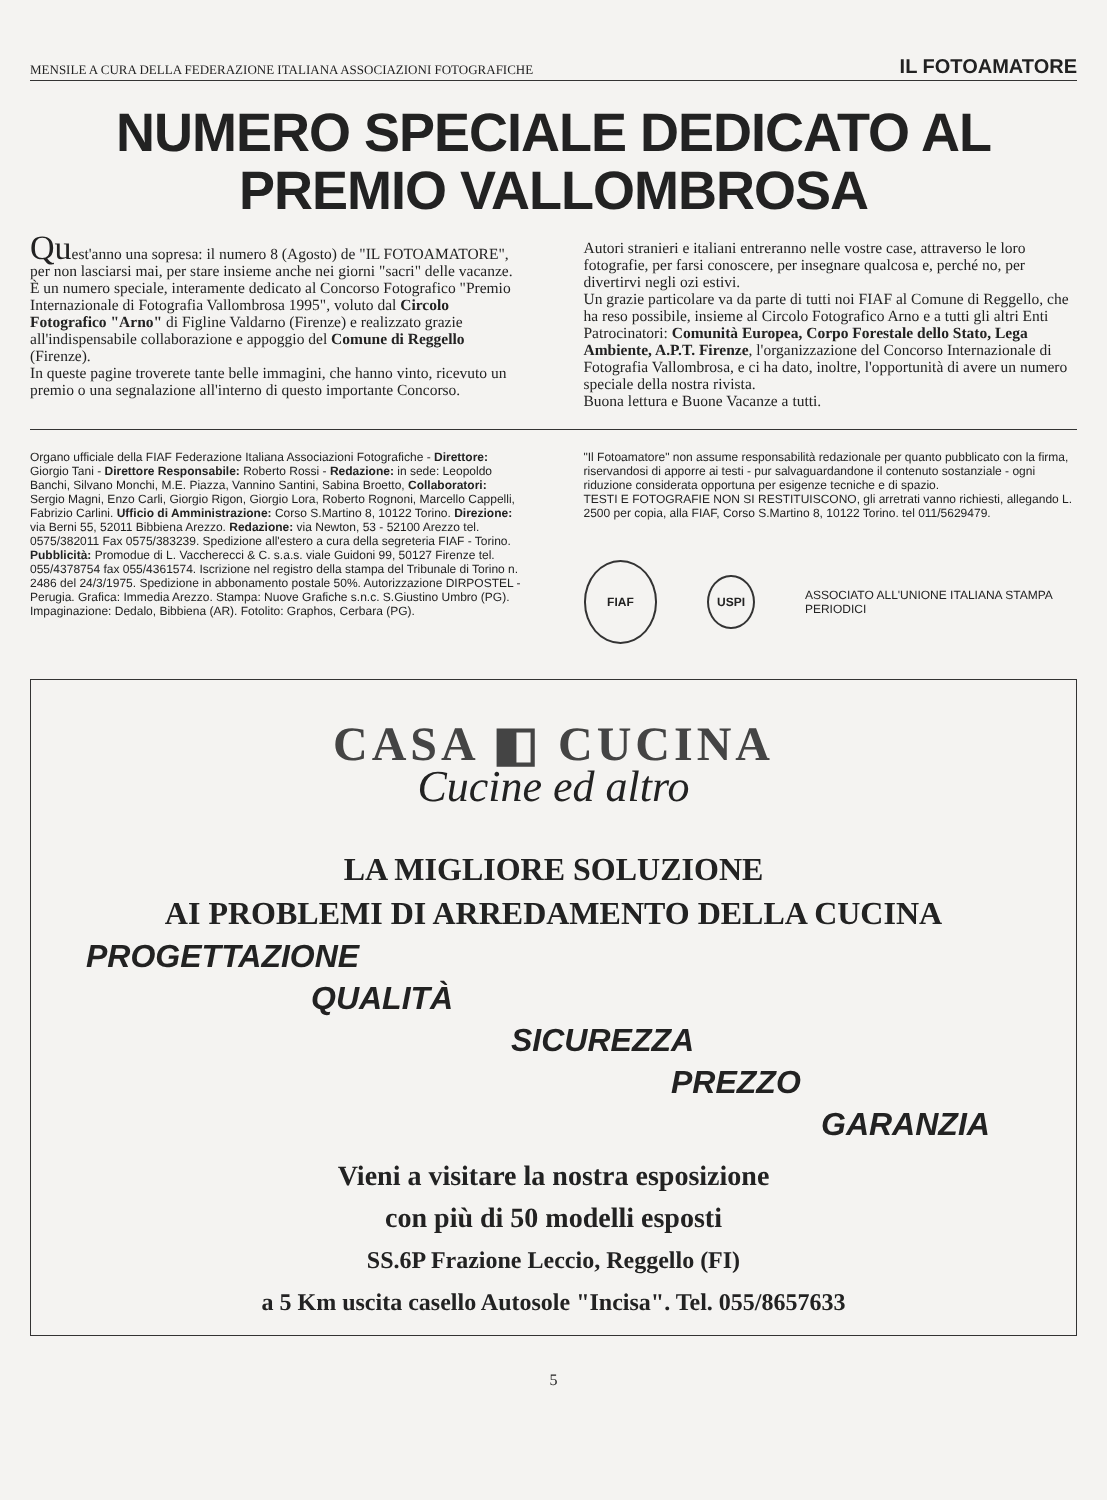MENSILE A CURA DELLA FEDERAZIONE ITALIANA ASSOCIAZIONI FOTOGRAFICHE IL FOTOAMATORE
NUMERO SPECIALE DEDICATO AL
PREMIO VALLOMBROSA
Quest'anno una sopresa: il numero 8 (Agosto) de "IL FOTOAMATORE", per non lasciarsi mai, per stare insieme anche nei giorni "sacri" delle vacanze.
È un numero speciale, interamente dedicato al Concorso Fotografico "Premio Internazionale di Fotografia Vallombrosa 1995", voluto dal Circolo Fotografico "Arno" di Figline Valdarno (Firenze) e realizzato grazie all'indispensabile collaborazione e appoggio del Comune di Reggello (Firenze).
In queste pagine troverete tante belle immagini, che hanno vinto, ricevuto un premio o una segnalazione all'interno di questo importante Concorso.
Autori stranieri e italiani entreranno nelle vostre case, attraverso le loro fotografie, per farsi conoscere, per insegnare qualcosa e, perché no, per divertirvi negli ozi estivi.
Un grazie particolare va da parte di tutti noi FIAF al Comune di Reggello, che ha reso possibile, insieme al Circolo Fotografico Arno e a tutti gli altri Enti Patrocinatori: Comunità Europea, Corpo Forestale dello Stato, Lega Ambiente, A.P.T. Firenze, l'organizzazione del Concorso Internazionale di Fotografia Vallombrosa, e ci ha dato, inoltre, l'opportunità di avere un numero speciale della nostra rivista.
Buona lettura e Buone Vacanze a tutti.
Organo ufficiale della FIAF Federazione Italiana Associazioni Fotografiche - Direttore: Giorgio Tani - Direttore Responsabile: Roberto Rossi - Redazione: in sede: Leopoldo Banchi, Silvano Monchi, M.E. Piazza, Vannino Santini, Sabina Broetto, Collaboratori: Sergio Magni, Enzo Carli, Giorgio Rigon, Giorgio Lora, Roberto Rognoni, Marcello Cappelli, Fabrizio Carlini. Ufficio di Amministrazione: Corso S.Martino 8, 10122 Torino. Direzione: via Berni 55, 52011 Bibbiena Arezzo. Redazione: via Newton, 53 - 52100 Arezzo tel. 0575/382011 Fax 0575/383239. Spedizione all'estero a cura della segreteria FIAF - Torino. Pubblicità: Promodue di L. Vaccherecci & C. s.a.s. viale Guidoni 99, 50127 Firenze tel. 055/4378754 fax 055/4361574. Iscrizione nel registro della stampa del Tribunale di Torino n. 2486 del 24/3/1975. Spedizione in abbonamento postale 50%. Autorizzazione DIRPOSTEL - Perugia. Grafica: Immedia Arezzo. Stampa: Nuove Grafiche s.n.c. S.Giustino Umbro (PG). Impaginazione: Dedalo, Bibbiena (AR). Fotolito: Graphos, Cerbara (PG).
"Il Fotoamatore" non assume responsabilità redazionale per quanto pubblicato con la firma, riservandosi di apporre ai testi - pur salvaguardandone il contenuto sostanziale - ogni riduzione considerata opportuna per esigenze tecniche e di spazio.
TESTI E FOTOGRAFIE NON SI RESTITUISCONO, gli arretrati vanno richiesti, allegando L. 2500 per copia, alla FIAF, Corso S.Martino 8, 10122 Torino. tel 011/5629479.
FIAF
USPI
ASSOCIATO ALL'UNIONE ITALIANA STAMPA PERIODICI
CASA ◧ CUCINA
Cucine ed altro
LA MIGLIORE SOLUZIONE
AI PROBLEMI DI ARREDAMENTO DELLA CUCINA
PROGETTAZIONE
QUALITÀ
SICUREZZA
PREZZO
GARANZIA
Vieni a visitare la nostra esposizione
con più di 50 modelli esposti
SS.6P Frazione Leccio, Reggello (FI)
a 5 Km uscita casello Autosole "Incisa". Tel. 055/8657633
5